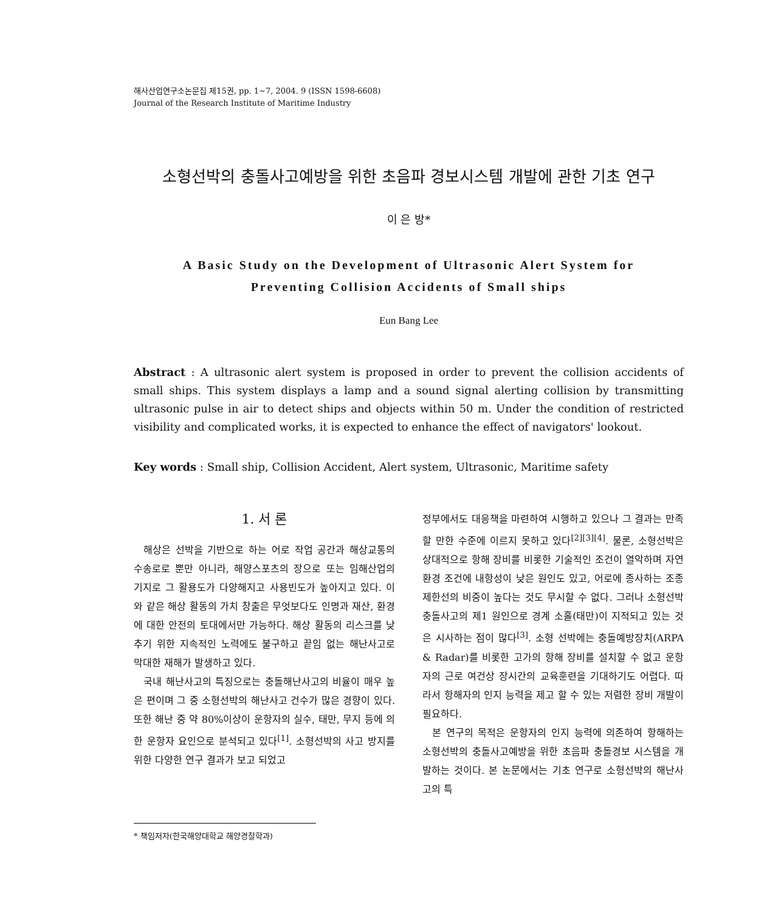해사산업연구소논문집 제15권, pp. 1~7, 2004. 9 (ISSN 1598-6608)
Journal of the Research Institute of Maritime Industry
소형선박의 충돌사고예방을 위한 초음파 경보시스템 개발에 관한 기초 연구
이 은 방*
A Basic Study on the Development of Ultrasonic Alert System for
Preventing Collision Accidents of Small ships
Eun Bang Lee
Abstract : A ultrasonic alert system is proposed in order to prevent the collision accidents of small ships. This system displays a lamp and a sound signal alerting collision by transmitting ultrasonic pulse in air to detect ships and objects within 50 m. Under the condition of restricted visibility and complicated works, it is expected to enhance the effect of navigators' lookout.
Key words : Small ship, Collision Accident, Alert system, Ultrasonic, Maritime safety
1. 서 론
해상은 선박을 기반으로 하는 어로 작업 공간과 해상교통의 수송로로 뿐만 아니라, 해양스포츠의 장으로 또는 임해산업의 기지로 그 활용도가 다양해지고 사용빈도가 높아지고 있다. 이와 같은 해상 활동의 가치 창출은 무엇보다도 인명과 재산, 환경에 대한 안전의 토대에서만 가능하다. 해상 활동의 리스크를 낮추기 위한 지속적인 노력에도 불구하고 끝임 없는 해난사고로 막대한 재해가 발생하고 있다.
국내 해난사고의 특징으로는 충돌해난사고의 비율이 매우 높은 편이며 그 중 소형선박의 해난사고 건수가 많은 경향이 있다. 또한 해난 중 약 80%이상이 운항자의 실수, 태만, 무지 등에 의한 운항자 요인으로 분석되고 있다<sup>[1]</sup>. 소형선박의 사고 방지를 위한 다양한 연구 결과가 보고 되었고
정부에서도 대응책을 마련하여 시행하고 있으나 그 결과는 만족할 만한 수준에 이르지 못하고 있다<sup>[2][3][4]</sup>. 물론, 소형선박은 상대적으로 항해 장비를 비롯한 기술적인 조건이 열악하며 자연환경 조건에 내항성이 낮은 원인도 있고, 어로에 종사하는 조종제한선의 비중이 높다는 것도 무시할 수 없다. 그러나 소형선박 충돌사고의 제1 원인으로 경계 소홀(태만)이 지적되고 있는 것은 시사하는 점이 많다<sup>[3]</sup>. 소형 선박에는 충돌예방장치(ARPA & Radar)를 비롯한 고가의 항해 장비를 설치할 수 없고 운항자의 근로 여건상 장시간의 교육훈련을 기대하기도 어렵다. 따라서 항해자의 인지 능력을 제고 할 수 있는 저렴한 장비 개발이 필요하다.
본 연구의 목적은 운항자의 인지 능력에 의존하여 항해하는 소형선박의 충돌사고예방을 위한 초음파 충돌경보 시스템을 개발하는 것이다. 본 논문에서는 기초 연구로 소형선박의 해난사고의 특
* 책임저자(한국해양대학교 해양경찰학과)